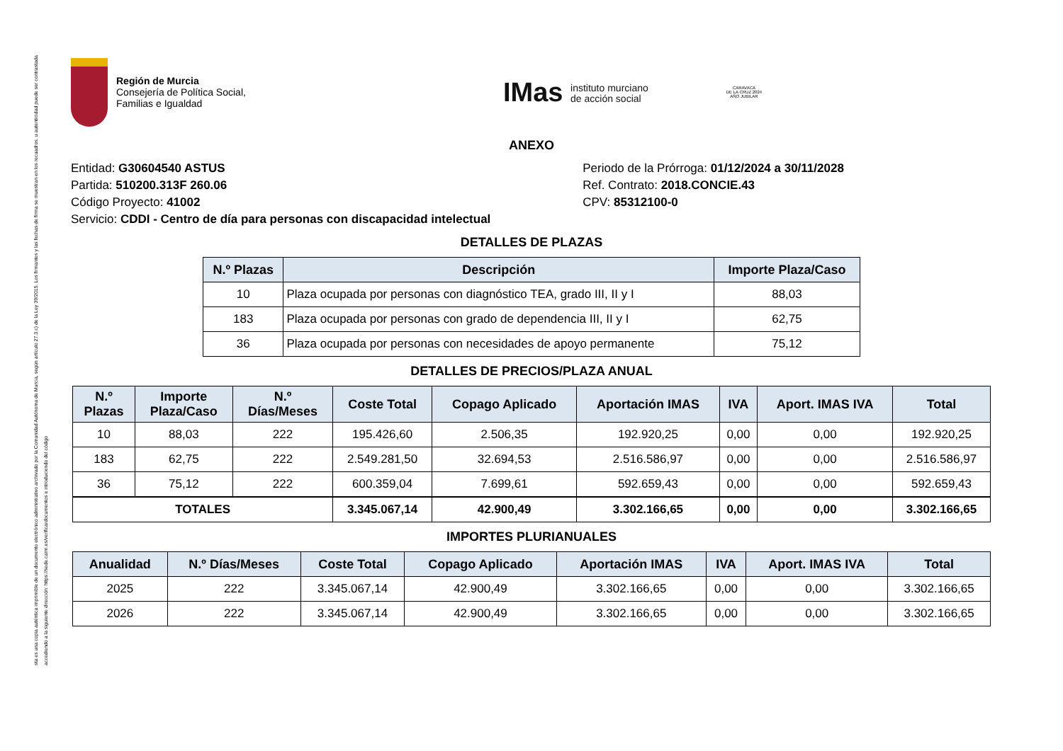sta es una copia auténtica imprimible de un documento electrónico administrativo archivado por la Comunidad Autónoma de Murcia, según artículo 27.3.c) de la Ley 39/2015. Los firmantes y las fechas de firma se muestran en los recuadros. u autenticidad puede ser contrastada accediendo a la siguiente dirección: https://sede.carm.es/verificardocumentos e introduciendo del código
Región de Murcia
Consejería de Política Social,
Familias e Igualdad
IMas instituto murciano
de acción social
CARAVACA
DE LA CRUZ 2024
AÑO JUBILAR
ANEXO
Entidad: G30604540 ASTUS
Partida: 510200.313F 260.06
Código Proyecto: 41002
Servicio: CDDI - Centro de día para personas con discapacidad intelectual
Periodo de la Prórroga: 01/12/2024 a 30/11/2028
Ref. Contrato: 2018.CONCIE.43
CPV: 85312100-0
DETALLES DE PLAZAS
| N.º Plazas | Descripción | Importe Plaza/Caso |
| --- | --- | --- |
| 10 | Plaza ocupada por personas con diagnóstico TEA, grado III, II y I | 88,03 |
| 183 | Plaza ocupada por personas con grado de dependencia III, II y I | 62,75 |
| 36 | Plaza ocupada por personas con necesidades de apoyo permanente | 75,12 |
DETALLES DE PRECIOS/PLAZA ANUAL
| N.º Plazas | Importe Plaza/Caso | N.º Días/Meses | Coste Total | Copago Aplicado | Aportación IMAS | IVA | Aport. IMAS IVA | Total |
| --- | --- | --- | --- | --- | --- | --- | --- | --- |
| 10 | 88,03 | 222 | 195.426,60 | 2.506,35 | 192.920,25 | 0,00 | 0,00 | 192.920,25 |
| 183 | 62,75 | 222 | 2.549.281,50 | 32.694,53 | 2.516.586,97 | 0,00 | 0,00 | 2.516.586,97 |
| 36 | 75,12 | 222 | 600.359,04 | 7.699,61 | 592.659,43 | 0,00 | 0,00 | 592.659,43 |
| TOTALES | | | 3.345.067,14 | 42.900,49 | 3.302.166,65 | 0,00 | 0,00 | 3.302.166,65 |
IMPORTES PLURIANUALES
| Anualidad | N.º Días/Meses | Coste Total | Copago Aplicado | Aportación IMAS | IVA | Aport. IMAS IVA | Total |
| --- | --- | --- | --- | --- | --- | --- | --- |
| 2025 | 222 | 3.345.067,14 | 42.900,49 | 3.302.166,65 | 0,00 | 0,00 | 3.302.166,65 |
| 2026 | 222 | 3.345.067,14 | 42.900,49 | 3.302.166,65 | 0,00 | 0,00 | 3.302.166,65 |